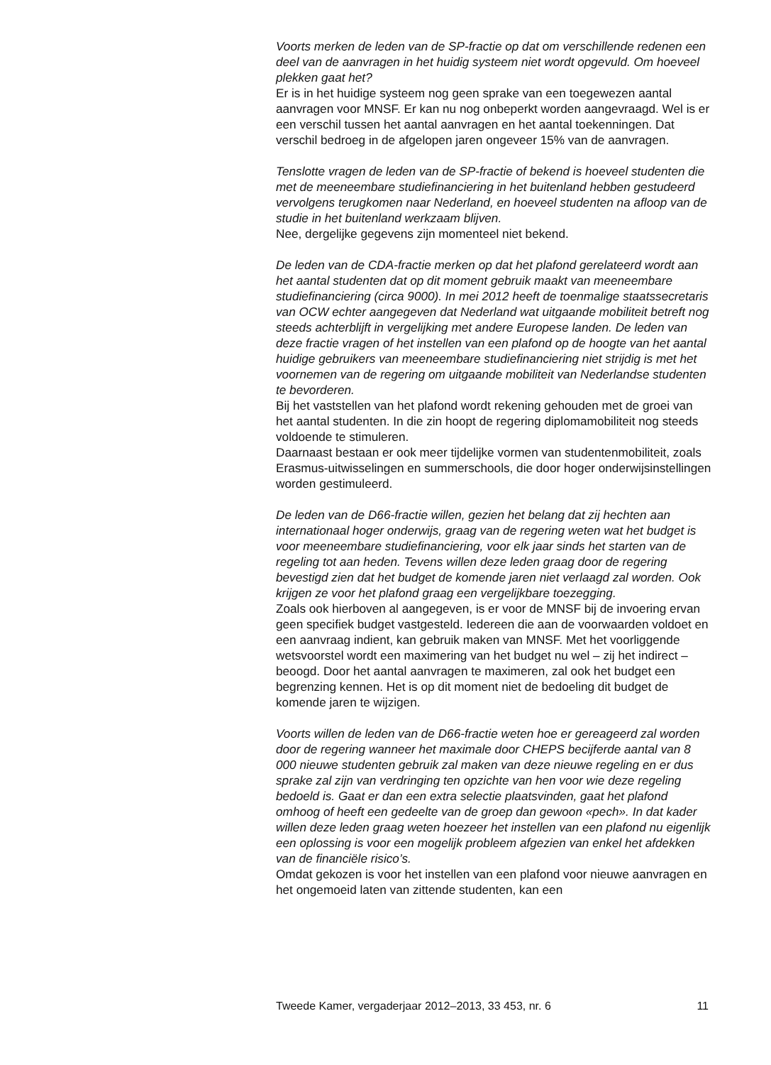Voorts merken de leden van de SP-fractie op dat om verschillende redenen een deel van de aanvragen in het huidig systeem niet wordt opgevuld. Om hoeveel plekken gaat het?
Er is in het huidige systeem nog geen sprake van een toegewezen aantal aanvragen voor MNSF. Er kan nu nog onbeperkt worden aangevraagd. Wel is er een verschil tussen het aantal aanvragen en het aantal toekenningen. Dat verschil bedroeg in de afgelopen jaren ongeveer 15% van de aanvragen.
Tenslotte vragen de leden van de SP-fractie of bekend is hoeveel studenten die met de meeneembare studiefinanciering in het buitenland hebben gestudeerd vervolgens terugkomen naar Nederland, en hoeveel studenten na afloop van de studie in het buitenland werkzaam blijven.
Nee, dergelijke gegevens zijn momenteel niet bekend.
De leden van de CDA-fractie merken op dat het plafond gerelateerd wordt aan het aantal studenten dat op dit moment gebruik maakt van meeneembare studiefinanciering (circa 9000). In mei 2012 heeft de toenmalige staatssecretaris van OCW echter aangegeven dat Nederland wat uitgaande mobiliteit betreft nog steeds achterblijft in vergelijking met andere Europese landen. De leden van deze fractie vragen of het instellen van een plafond op de hoogte van het aantal huidige gebruikers van meeneembare studiefinanciering niet strijdig is met het voornemen van de regering om uitgaande mobiliteit van Nederlandse studenten te bevorderen.
Bij het vaststellen van het plafond wordt rekening gehouden met de groei van het aantal studenten. In die zin hoopt de regering diplomamobiliteit nog steeds voldoende te stimuleren.
Daarnaast bestaan er ook meer tijdelijke vormen van studentenmobiliteit, zoals Erasmus-uitwisselingen en summerschools, die door hoger onderwijsinstellingen worden gestimuleerd.
De leden van de D66-fractie willen, gezien het belang dat zij hechten aan internationaal hoger onderwijs, graag van de regering weten wat het budget is voor meeneembare studiefinanciering, voor elk jaar sinds het starten van de regeling tot aan heden. Tevens willen deze leden graag door de regering bevestigd zien dat het budget de komende jaren niet verlaagd zal worden. Ook krijgen ze voor het plafond graag een vergelijkbare toezegging.
Zoals ook hierboven al aangegeven, is er voor de MNSF bij de invoering ervan geen specifiek budget vastgesteld. Iedereen die aan de voorwaarden voldoet en een aanvraag indient, kan gebruik maken van MNSF. Met het voorliggende wetsvoorstel wordt een maximering van het budget nu wel – zij het indirect – beoogd. Door het aantal aanvragen te maximeren, zal ook het budget een begrenzing kennen. Het is op dit moment niet de bedoeling dit budget de komende jaren te wijzigen.
Voorts willen de leden van de D66-fractie weten hoe er gereageerd zal worden door de regering wanneer het maximale door CHEPS becijferde aantal van 8 000 nieuwe studenten gebruik zal maken van deze nieuwe regeling en er dus sprake zal zijn van verdringing ten opzichte van hen voor wie deze regeling bedoeld is. Gaat er dan een extra selectie plaatsvinden, gaat het plafond omhoog of heeft een gedeelte van de groep dan gewoon «pech». In dat kader willen deze leden graag weten hoezeer het instellen van een plafond nu eigenlijk een oplossing is voor een mogelijk probleem afgezien van enkel het afdekken van de financiële risico’s.
Omdat gekozen is voor het instellen van een plafond voor nieuwe aanvragen en het ongemoeid laten van zittende studenten, kan een
Tweede Kamer, vergaderjaar 2012–2013, 33 453, nr. 6 11